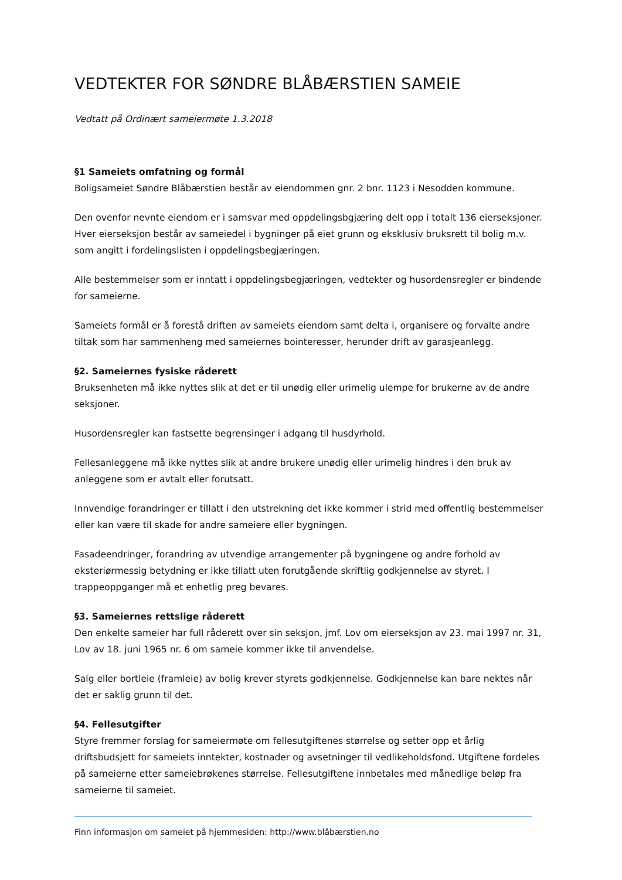VEDTEKTER FOR SØNDRE BLÅBÆRSTIEN SAMEIE
Vedtatt på Ordinært sameiermøte 1.3.2018
§1 Sameiets omfatning og formål
Boligsameiet Søndre Blåbærstien består av eiendommen gnr. 2 bnr. 1123 i Nesodden kommune.
Den ovenfor nevnte eiendom er i samsvar med oppdelingsbgjæring delt opp i totalt 136 eierseksjoner. Hver eierseksjon består av sameiedel i bygninger på eiet grunn og eksklusiv bruksrett til bolig m.v. som angitt i fordelingslisten i oppdelingsbegjæringen.
Alle bestemmelser som er inntatt i oppdelingsbegjæringen, vedtekter og husordensregler er bindende for sameierne.
Sameiets formål er å forestå driften av sameiets eiendom samt delta i, organisere og forvalte andre tiltak som har sammenheng med sameiernes bointeresser, herunder drift av garasjeanlegg.
§2. Sameiernes fysiske råderett
Bruksenheten må ikke nyttes slik at det er til unødig eller urimelig ulempe for brukerne av de andre seksjoner.
Husordensregler kan fastsette begrensinger i adgang til husdyrhold.
Fellesanleggene må ikke nyttes slik at andre brukere unødig eller urimelig hindres i den bruk av anleggene som er avtalt eller forutsatt.
Innvendige forandringer er tillatt i den utstrekning det ikke kommer i strid med offentlig bestemmelser eller kan være til skade for andre sameiere eller bygningen.
Fasadeendringer, forandring av utvendige arrangementer på bygningene og andre forhold av eksteriørmessig betydning er ikke tillatt uten forutgående skriftlig godkjennelse av styret. I trappeoppganger må et enhetlig preg bevares.
§3. Sameiernes rettslige råderett
Den enkelte sameier har full råderett over sin seksjon, jmf. Lov om eierseksjon av 23. mai 1997 nr. 31, Lov av 18. juni 1965 nr. 6 om sameie kommer ikke til anvendelse.
Salg eller bortleie (framleie) av bolig krever styrets godkjennelse. Godkjennelse kan bare nektes når det er saklig grunn til det.
§4. Fellesutgifter
Styre fremmer forslag for sameiermøte om fellesutgiftenes størrelse og setter opp et årlig driftsbudsjett for sameiets inntekter, kostnader og avsetninger til vedlikeholdsfond. Utgiftene fordeles på sameierne etter sameiebrøkenes størrelse. Fellesutgiftene innbetales med månedlige beløp fra sameierne til sameiet.
Finn informasjon om sameiet på hjemmesiden: http://www.blåbærstien.no